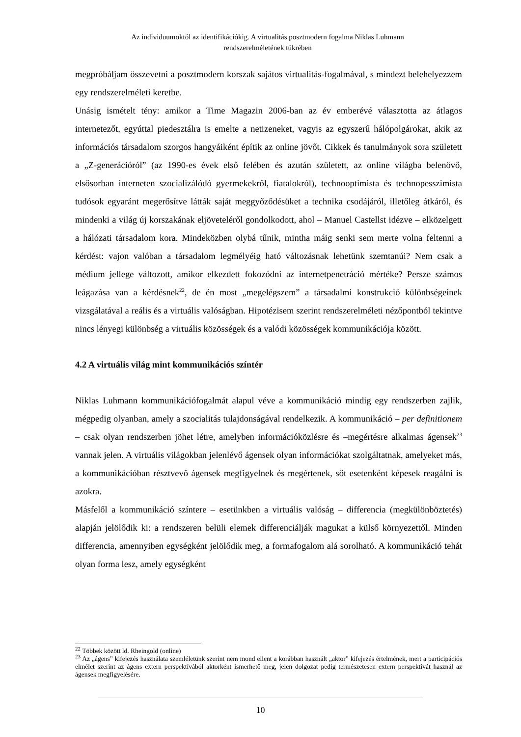Az individuumoktól az identifikációkig. A virtualitás posztmodern fogalma Niklas Luhmann
rendszerelméletének tükrében
megpróbáljam összevetni a posztmodern korszak sajátos virtualitás-fogalmával, s mindezt belehelyezzem egy rendszerelméleti keretbe.
Unásig ismételt tény: amikor a Time Magazin 2006-ban az év emberévé választotta az átlagos internetezőt, egyúttal piedesztálra is emelte a netizeneket, vagyis az egyszerű hálópolgárokat, akik az információs társadalom szorgos hangyáiként építik az online jövőt. Cikkek és tanulmányok sora született a „Z-generációról” (az 1990-es évek első felében és azután született, az online világba belenövő, elsősorban interneten szocializálódó gyermekekről, fiatalokról), technooptimista és technopesszimista tudósok egyaránt megerősítve látták saját meggyőződésüket a technika csodájáról, illetőleg átkáról, és mindenki a világ új korszakának eljöveteléről gondolkodott, ahol – Manuel Castellst idézve – elközelgett a hálózati társadalom kora. Mindeközben olybá tűnik, mintha máig senki sem merte volna feltenni a kérdést: vajon valóban a társadalom legmélyéig ható változásnak lehetünk szemtanúi? Nem csak a médium jellege változott, amikor elkezdett fokozódni az internetpenetráció mértéke? Persze számos leágazása van a kérdésnek<sup>22</sup>, de én most „megelégszem” a társadalmi konstrukció különbségeinek vizsgálatával a reális és a virtuális valóságban. Hipotézisem szerint rendszerelméleti nézőpontból tekintve nincs lényegi különbség a virtuális közösségek és a valódi közösségek kommunikációja között.
4.2 A virtuális világ mint kommunikációs színtér
Niklas Luhmann kommunikációfogalmát alapul véve a kommunikáció mindig egy rendszerben zajlik, mégpedig olyanban, amely a szocialitás tulajdonságával rendelkezik. A kommunikáció – per definitionem – csak olyan rendszerben jöhet létre, amelyben információközlésre és –megértésre alkalmas ágensek<sup>23</sup> vannak jelen. A virtuális világokban jelenlévő ágensek olyan információkat szolgáltatnak, amelyeket más, a kommunikációban résztvevő ágensek megfigyelnek és megértenek, sőt esetenként képesek reagálni is azokra.
Másfelől a kommunikáció színtere – esetünkben a virtuális valóság – differencia (megkülönböztetés) alapján jelölődik ki: a rendszeren belüli elemek differenciálják magukat a külső környezettől. Minden differencia, amennyiben egységként jelölődik meg, a formafogalom alá sorolható. A kommunikáció tehát olyan forma lesz, amely egységként
<sup>22</sup> Többek között ld. Rheingold (online)
<sup>23</sup> Az „ágens” kifejezés használata szemléletünk szerint nem mond ellent a korábban használt „aktor” kifejezés értelmének, mert a participációs elmélet szerint az ágens extern perspektívából aktorként ismerhető meg, jelen dolgozat pedig természetesen extern perspektívát használ az ágensek megfigyelésére.
10